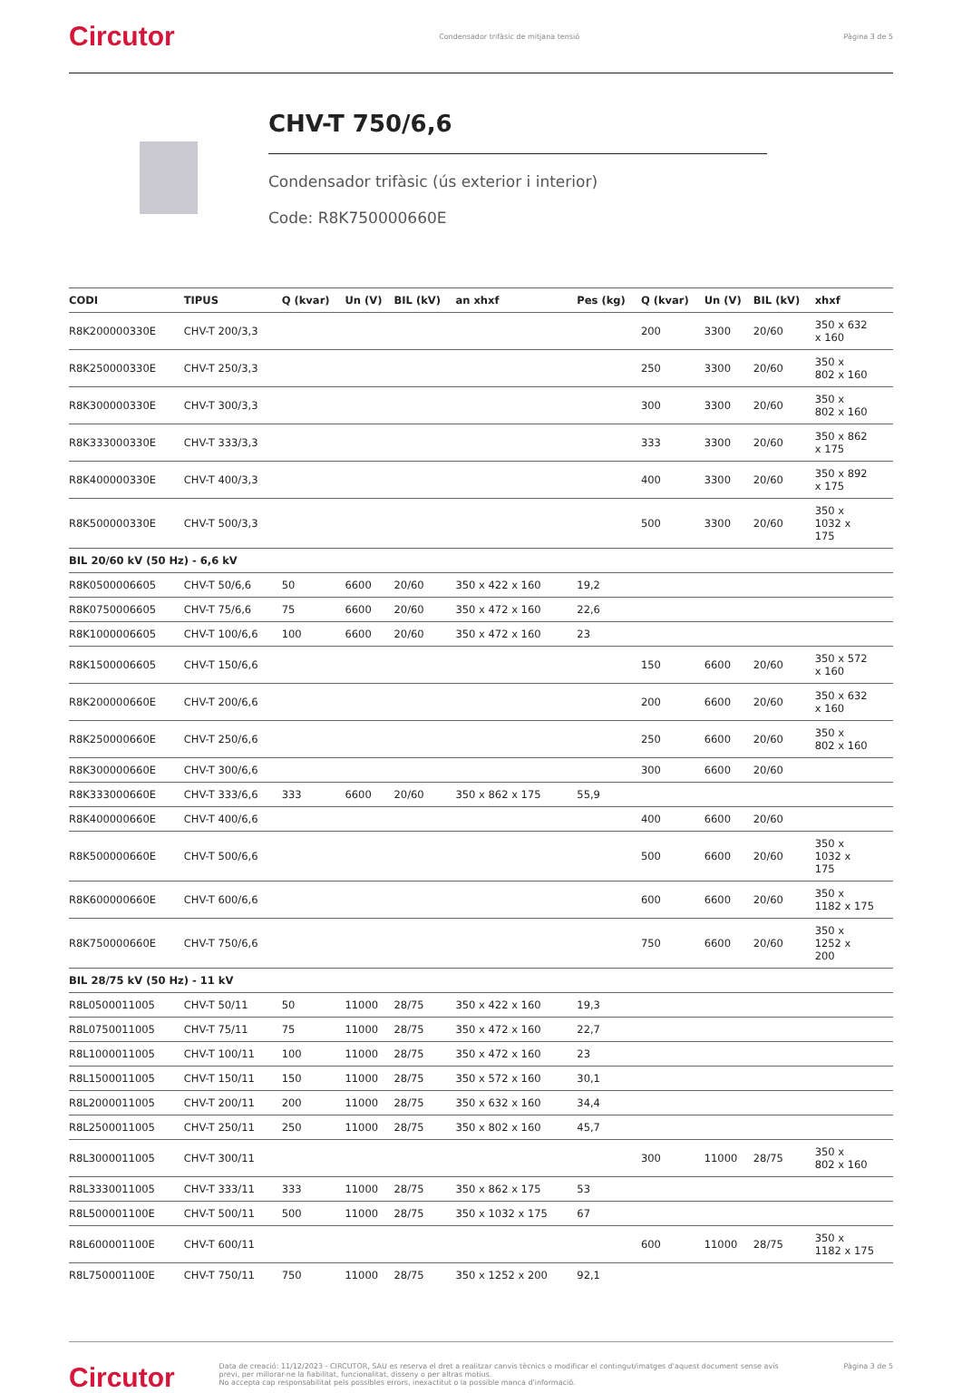Circutor Condensador trifàsic de mitjana tensió Pàgina 3 de 5
CHV-T 750/6,6
Condensador trifàsic (ús exterior i interior)
Code: R8K750000660E
| CODI | TIPUS | Q (kvar) | Un (V) | BIL (kV) | an xhxf | Pes (kg) | Q (kvar) | Un (V) | BIL (kV) | xhxf |
| --- | --- | --- | --- | --- | --- | --- | --- | --- | --- | --- |
| R8K200000330E | CHV-T 200/3,3 | | | | | | 200 | 3300 | 20/60 | 350 x 632 x 160 |
| R8K250000330E | CHV-T 250/3,3 | | | | | | 250 | 3300 | 20/60 | 350 x 802 x 160 |
| R8K300000330E | CHV-T 300/3,3 | | | | | | 300 | 3300 | 20/60 | 350 x 802 x 160 |
| R8K333000330E | CHV-T 333/3,3 | | | | | | 333 | 3300 | 20/60 | 350 x 862 x 175 |
| R8K400000330E | CHV-T 400/3,3 | | | | | | 400 | 3300 | 20/60 | 350 x 892 x 175 |
| R8K500000330E | CHV-T 500/3,3 | | | | | | 500 | 3300 | 20/60 | 350 x 1032 x 175 |
| BIL 20/60 kV (50 Hz) - 6,6 kV | | | | | | | | | | |
| R8K0500006605 | CHV-T 50/6,6 | 50 | 6600 | 20/60 | 350 x 422 x 160 | 19,2 | | | | |
| R8K0750006605 | CHV-T 75/6,6 | 75 | 6600 | 20/60 | 350 x 472 x 160 | 22,6 | | | | |
| R8K1000006605 | CHV-T 100/6,6 | 100 | 6600 | 20/60 | 350 x 472 x 160 | 23 | | | | |
| R8K1500006605 | CHV-T 150/6,6 | | | | | | 150 | 6600 | 20/60 | 350 x 572 x 160 |
| R8K200000660E | CHV-T 200/6,6 | | | | | | 200 | 6600 | 20/60 | 350 x 632 x 160 |
| R8K250000660E | CHV-T 250/6,6 | | | | | | 250 | 6600 | 20/60 | 350 x 802 x 160 |
| R8K300000660E | CHV-T 300/6,6 | | | | | | 300 | 6600 | 20/60 | |
| R8K333000660E | CHV-T 333/6,6 | 333 | 6600 | 20/60 | 350 x 862 x 175 | 55,9 | | | | |
| R8K400000660E | CHV-T 400/6,6 | | | | | | 400 | 6600 | 20/60 | |
| R8K500000660E | CHV-T 500/6,6 | | | | | | 500 | 6600 | 20/60 | 350 x 1032 x 175 |
| R8K600000660E | CHV-T 600/6,6 | | | | | | 600 | 6600 | 20/60 | 350 x 1182 x 175 |
| R8K750000660E | CHV-T 750/6,6 | | | | | | 750 | 6600 | 20/60 | 350 x 1252 x 200 |
| BIL 28/75 kV (50 Hz) - 11 kV | | | | | | | | | | |
| R8L0500011005 | CHV-T 50/11 | 50 | 11000 | 28/75 | 350 x 422 x 160 | 19,3 | | | | |
| R8L0750011005 | CHV-T 75/11 | 75 | 11000 | 28/75 | 350 x 472 x 160 | 22,7 | | | | |
| R8L1000011005 | CHV-T 100/11 | 100 | 11000 | 28/75 | 350 x 472 x 160 | 23 | | | | |
| R8L1500011005 | CHV-T 150/11 | 150 | 11000 | 28/75 | 350 x 572 x 160 | 30,1 | | | | |
| R8L2000011005 | CHV-T 200/11 | 200 | 11000 | 28/75 | 350 x 632 x 160 | 34,4 | | | | |
| R8L2500011005 | CHV-T 250/11 | 250 | 11000 | 28/75 | 350 x 802 x 160 | 45,7 | | | | |
| R8L3000011005 | CHV-T 300/11 | | | | | | 300 | 11000 | 28/75 | 350 x 802 x 160 |
| R8L3330011005 | CHV-T 333/11 | 333 | 11000 | 28/75 | 350 x 862 x 175 | 53 | | | | |
| R8L500001100E | CHV-T 500/11 | 500 | 11000 | 28/75 | 350 x 1032 x 175 | 67 | | | | |
| R8L600001100E | CHV-T 600/11 | | | | | | 600 | 11000 | 28/75 | 350 x 1182 x 175 |
| R8L750001100E | CHV-T 750/11 | 750 | 11000 | 28/75 | 350 x 1252 x 200 | 92,1 | | | | |
Circutor Data de creació: 11/12/2023 - CIRCUTOR, SAU es reserva el dret a realitzar canvis tècnics o modificar el contingut/imatges d'aquest document sense avís previ, per millorar-ne la fiabilitat, funcionalitat, disseny o per altras motius.
No accepta cap responsabilitat pels possibles errors, inexactitut o la possible manca d'informació. Pàgina 3 de 5